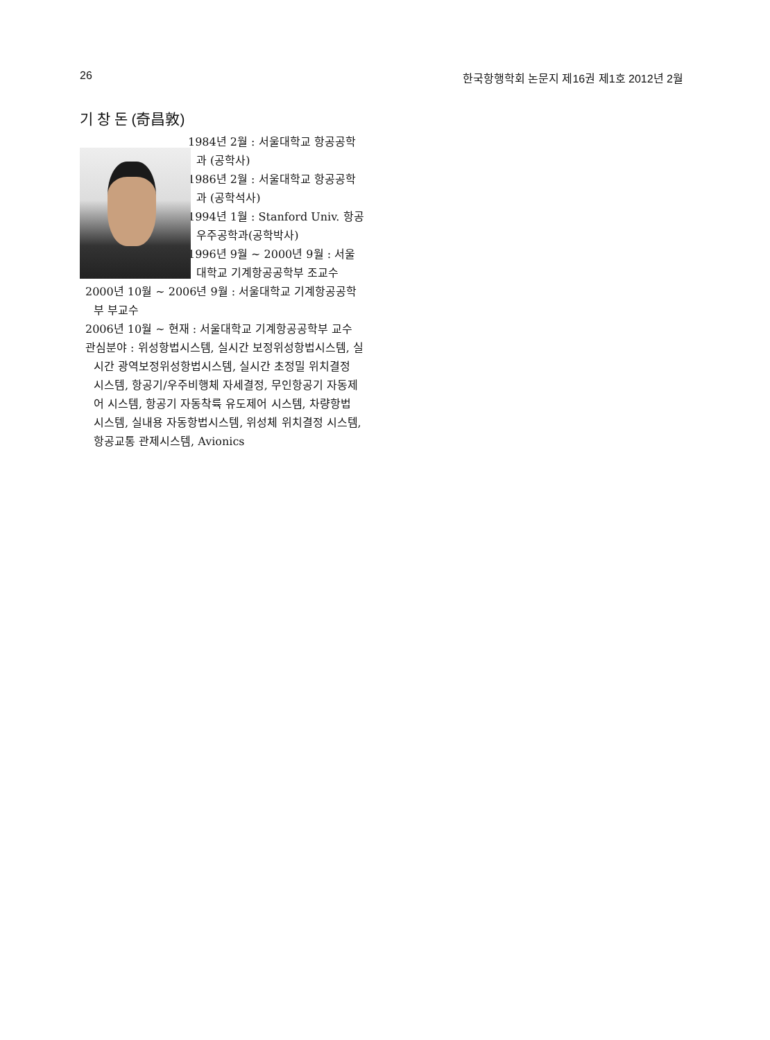26 한국항행학회 논문지 제16권 제1호 2012년 2월
기 창 돈 (奇昌敦)
1984년 2월 : 서울대학교 항공공학과 (공학사)
1986년 2월 : 서울대학교 항공공학과 (공학석사)
1994년 1월 : Stanford Univ. 항공우주공학과(공학박사)
1996년 9월 ~ 2000년 9월 : 서울대학교 기계항공공학부 조교수
2000년 10월 ~ 2006년 9월 : 서울대학교 기계항공공학부 부교수
2006년 10월 ~ 현재 : 서울대학교 기계항공공학부 교수
관심분야 : 위성항법시스템, 실시간 보정위성항법시스템, 실시간 광역보정위성항법시스템, 실시간 초정밀 위치결정 시스템, 항공기/우주비행체 자세결정, 무인항공기 자동제어 시스템, 항공기 자동착륙 유도제어 시스템, 차량항법 시스템, 실내용 자동항법시스템, 위성체 위치결정 시스템, 항공교통 관제시스템, Avionics